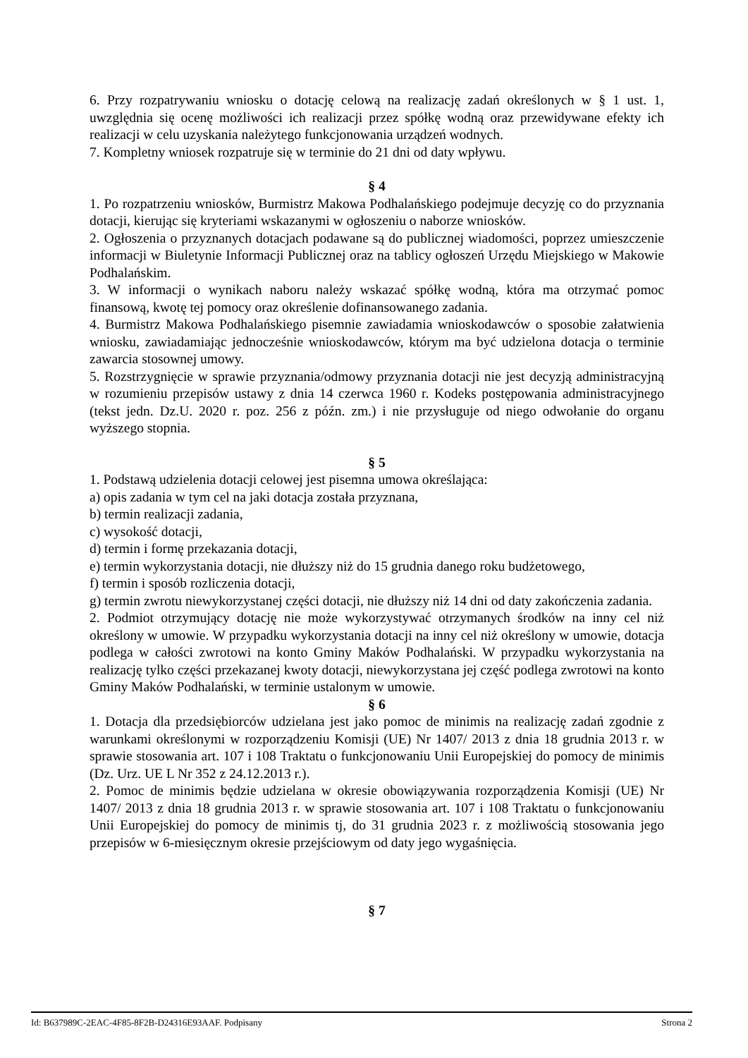6. Przy rozpatrywaniu wniosku o dotację celową na realizację zadań określonych w § 1 ust. 1, uwzględnia się ocenę możliwości ich realizacji przez spółkę wodną oraz przewidywane efekty ich realizacji w celu uzyskania należytego funkcjonowania urządzeń wodnych.
7. Kompletny wniosek rozpatruje się w terminie do 21 dni od daty wpływu.
§ 4
1. Po rozpatrzeniu wniosków, Burmistrz Makowa Podhalańskiego podejmuje decyzję co do przyznania dotacji, kierując się kryteriami wskazanymi w ogłoszeniu o naborze wniosków.
2. Ogłoszenia o przyznanych dotacjach podawane są do publicznej wiadomości, poprzez umieszczenie informacji w Biuletynie Informacji Publicznej oraz na tablicy ogłoszeń Urzędu Miejskiego w Makowie Podhalańskim.
3. W informacji o wynikach naboru należy wskazać spółkę wodną, która ma otrzymać pomoc finansową, kwotę tej pomocy oraz określenie dofinansowanego zadania.
4. Burmistrz Makowa Podhalańskiego pisemnie zawiadamia wnioskodawców o sposobie załatwienia wniosku, zawiadamiając jednocześnie wnioskodawców, którym ma być udzielona dotacja o terminie zawarcia stosownej umowy.
5. Rozstrzygnięcie w sprawie przyznania/odmowy przyznania dotacji nie jest decyzją administracyjną w rozumieniu przepisów ustawy z dnia 14 czerwca 1960 r. Kodeks postępowania administracyjnego (tekst jedn. Dz.U. 2020 r. poz. 256 z późn. zm.) i nie przysługuje od niego odwołanie do organu wyższego stopnia.
§ 5
1. Podstawą udzielenia dotacji celowej jest pisemna umowa określająca:
a) opis zadania w tym cel na jaki dotacja została przyznana,
b) termin realizacji zadania,
c) wysokość dotacji,
d) termin i formę przekazania dotacji,
e) termin wykorzystania dotacji, nie dłuższy niż do 15 grudnia danego roku budżetowego,
f) termin i sposób rozliczenia dotacji,
g) termin zwrotu niewykorzystanej części dotacji, nie dłuższy niż 14 dni od daty zakończenia zadania.
2. Podmiot otrzymujący dotację nie może wykorzystywać otrzymanych środków na inny cel niż określony w umowie. W przypadku wykorzystania dotacji na inny cel niż określony w umowie, dotacja podlega w całości zwrotowi na konto Gminy Maków Podhalański. W przypadku wykorzystania na realizację tylko części przekazanej kwoty dotacji, niewykorzystana jej część podlega zwrotowi na konto Gminy Maków Podhalański, w terminie ustalonym w umowie.
§ 6
1. Dotacja dla przedsiębiorców udzielana jest jako pomoc de minimis na realizację zadań zgodnie z warunkami określonymi w rozporządzeniu Komisji (UE) Nr 1407/ 2013 z dnia 18 grudnia 2013 r. w sprawie stosowania art. 107 i 108 Traktatu o funkcjonowaniu Unii Europejskiej do pomocy de minimis (Dz. Urz. UE L Nr 352 z 24.12.2013 r.).
2. Pomoc de minimis będzie udzielana w okresie obowiązywania rozporządzenia Komisji (UE) Nr 1407/ 2013 z dnia 18 grudnia 2013 r. w sprawie stosowania art. 107 i 108 Traktatu o funkcjonowaniu Unii Europejskiej do pomocy de minimis tj, do 31 grudnia 2023 r. z możliwością stosowania jego przepisów w 6-miesięcznym okresie przejściowym od daty jego wygaśnięcia.
§ 7
Id: B637989C-2EAC-4F85-8F2B-D24316E93AAF. Podpisany Strona 2